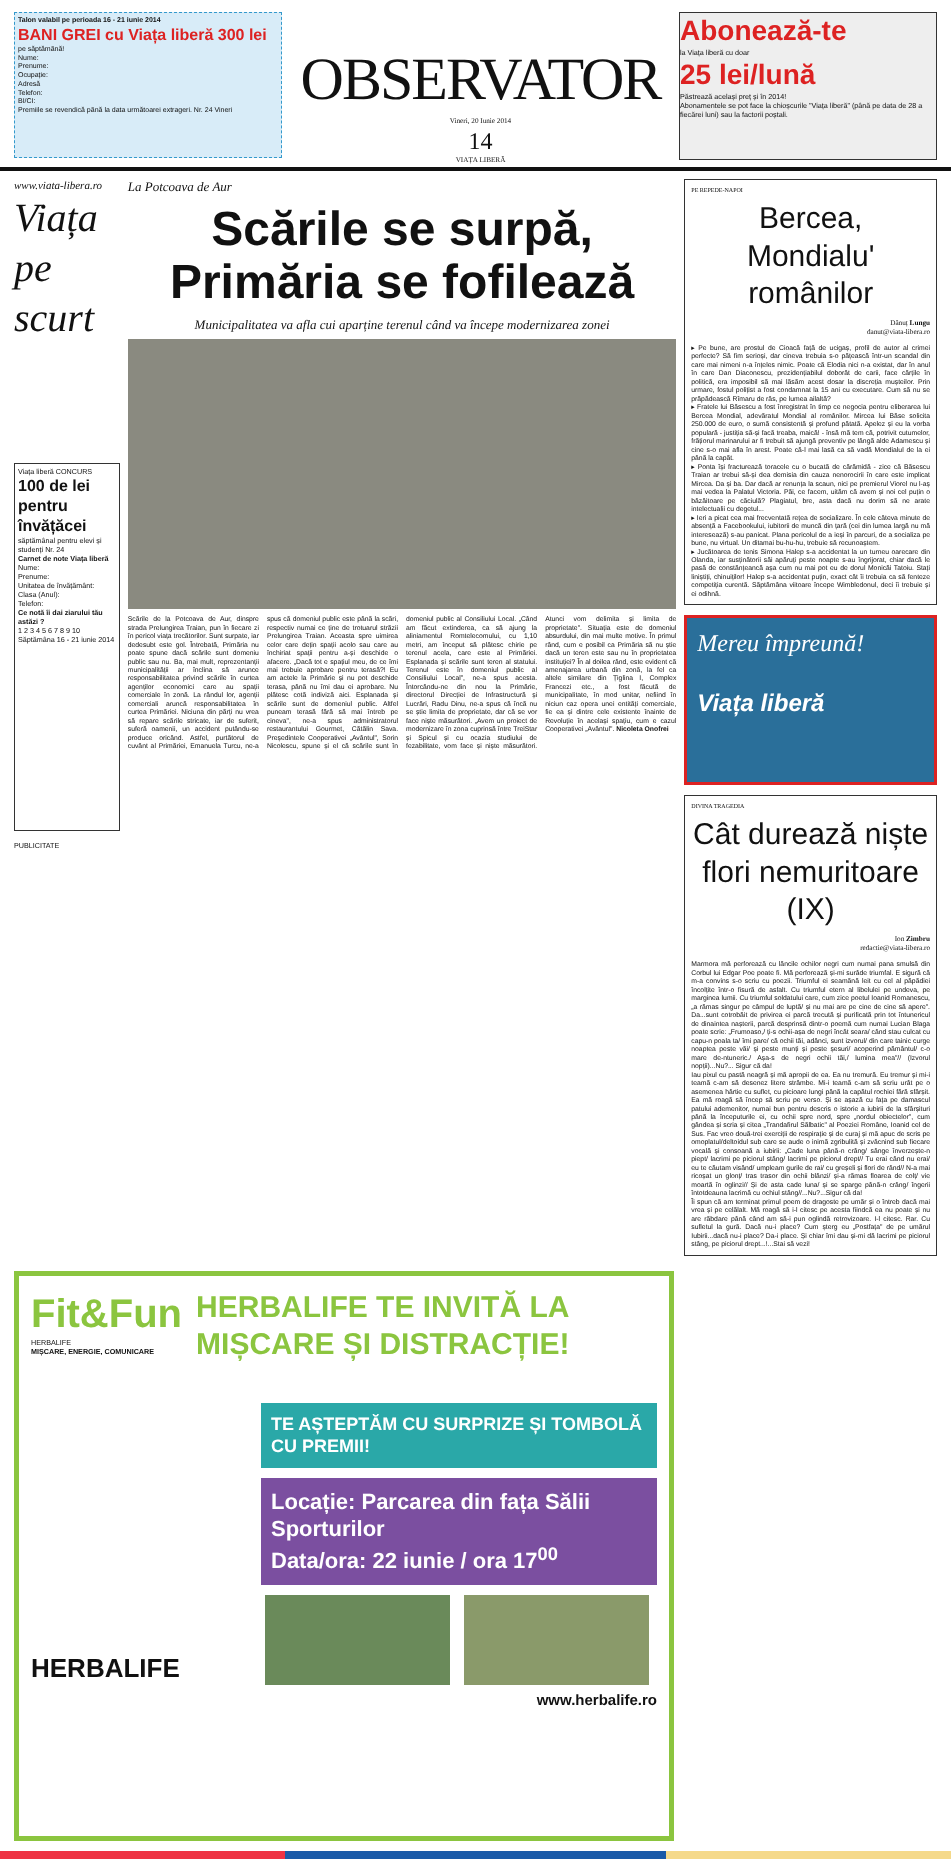Talon valabil pe perioada 16 - 21 iunie 2014
BANI GREI cu Viața liberă 300 lei
pe săptămână!
Nume:
Prenume:
Ocupație:
Adresă
Telefon:
BI/CI:
Premiile se revendică până la data următoarei extrageri. Nr. 24 Vineri
OBSERVATOR
Vineri, 20 Iunie 2014
14
VIAȚA LIBERĂ
Abonează-te
la Viața liberă cu doar
25 lei/lună
Păstrează același preț și în 2014!
Abonamentele se pot face la chioșcurile "Viața liberă" (până pe data de 28 a fiecărei luni) sau la factorii poștali.
www.viata-libera.ro
Viața pe scurt
Viața liberă CONCURS
100 de lei pentru învățăcei
săptămânal pentru elevi și studenți Nr. 24
Carnet de note Viața liberă
Nume:
Prenume:
Unitatea de învățământ:
Clasa (Anul):
Telefon:
Ce notă îi dai ziarului tău astăzi ?
1 2 3 4 5 6 7 8 9 10
Săptămâna 16 - 21 iunie 2014
PUBLICITATE
La Potcoava de Aur
Scările se surpă, Primăria se fofilează
Municipalitatea va afla cui aparține terenul când va începe modernizarea zonei
Scările de la Potcoava de Aur, dinspre strada Prelungirea Traian, pun în fiecare zi în pericol viața trecătorilor. Sunt surpate, iar dedesubt este gol. Întrebată, Primăria nu poate spune dacă scările sunt domeniu public sau nu. Ba, mai mult, reprezentanții municipalității ar înclina să arunce responsabilitatea privind scările în curtea agenților economici care au spații comerciale în zonă. La rândul lor, agenții comerciali aruncă responsabilitatea în curtea Primăriei. Niciuna din părți nu vrea să repare scările stricate, iar de suferit, suferă oamenii, un accident putându-se produce oricând. Astfel, purtătorul de cuvânt al Primăriei, Emanuela Turcu, ne-a spus că domeniul public este până la scări, respectiv numai ce ține de trotuarul străzii Prelungirea Traian. Aceasta spre uimirea celor care dețin spații acolo sau care au închiriat spații pentru a-și deschide o afacere. „Dacă tot e spațiul meu, de ce îmi mai trebuie aprobare pentru terasă?! Eu am actele la Primărie și nu pot deschide terasa, până nu îmi dau ei aprobare. Nu plătesc cotă indiviză aici. Esplanada și scările sunt de domeniul public. Altfel puneam terasă fără să mai întreb pe cineva", ne-a spus administratorul restaurantului Gourmet, Cătălin Sava. Președintele Cooperativei „Avântul", Sorin Nicolescu, spune și el că scările sunt în domeniul public al Consiliului Local. „Când am făcut extinderea, ca să ajung la aliniamentul Romtelecomului, cu 1,10 metri, am început să plătesc chirie pe terenul acela, care este al Primăriei. Esplanada și scările sunt teren al statului. Terenul este în domeniul public al Consiliului Local", ne-a spus acesta. Întorcându-ne din nou la Primărie, directorul Direcției de Infrastructură și Lucrări, Radu Dinu, ne-a spus că încă nu se știe limita de proprietate, dar că se vor face niște măsurători. „Avem un proiect de modernizare în zona cuprinsă între TreiStar și Spicul și cu ocazia studiului de fezabilitate, vom face și niște măsurători. Atunci vom delimita și limita de proprietate". Situația este de domeniul absurdului, din mai multe motive. În primul rând, cum e posibil ca Primăria să nu știe dacă un teren este sau nu în proprietatea instituției? În al doilea rând, este evident că amenajarea urbană din zonă, la fel ca altele similare din Țiglina I, Complex Francezi etc., a fost făcută de municipalitate, în mod unitar, nefiind în niciun caz opera unei entități comerciale, fie ea și dintre cele existente înainte de Revoluție în același spațiu, cum e cazul Cooperativei „Avântul". Nicoleta Onofrei
PE REPEDE-NAPOI
Bercea, Mondialu' românilor
Dănuț Lungu
danut@viata-libera.ro
▸ Pe bune, are prostul de Cioacă față de ucigaș, profil de autor al crimei perfecte? Să fim serioși, dar cineva trebuia s-o pățească într-un scandal din care mai nimeni n-a înțeles nimic. Poate că Elodia nici n-a existat, dar în anul în care Dan Diaconescu, prezidențiabilul doborât de carii, face cărțile în politică, era imposibil să mai lăsăm acest dosar la discreția mușteilor. Prin urmare, fostul polițist a fost condamnat la 15 ani cu executare. Cum să nu se prăpădească Rîmaru de râs, pe lumea ailaltă?
▸ Fratele lui Băsescu a fost înregistrat în timp ce negocia pentru eliberarea lui Bercea Mondial, adevăratul Mondial al românilor. Mircea lui Băse solicita 250.000 de euro, o sumă consistentă și profund pătată. Apelez și eu la vorba populară - justiția să-și facă treaba, maică! - însă mă tem că, potrivit cutumelor, frățiorul marinarului ar fi trebuit să ajungă preventiv pe lângă alde Adamescu și cine s-o mai afla în arest. Poate că-l mai lasă ca să vadă Mondialul de la ei până la capăt.
▸ Ponta își fracturează toracele cu o bucată de cărămidă - zice că Băsescu Traian ar trebui să-și dea demisia din cauza nenorocirii în care este implicat Mircea. Da și ba. Dar dacă ar renunța la scaun, nici pe premierul Viorel nu l-aș mai vedea la Palatul Victoria. Păi, ce facem, uităm că avem și noi cel puțin o bâzâitoare pe căciulă? Plagiatul, bre, asta dacă nu dorim să ne arate intelectualii cu degetul...
▸ Ieri a picat cea mai frecventată rețea de socializare. În cele câteva minute de absență a Facebookului, iubitorii de muncă din țară (cei din lumea largă nu mă interesează) s-au panicat. Plana pericolul de a ieși în parcuri, de a socializa pe bune, nu virtual. Un ditamai bu-hu-hu, trebuie să recunoaștem.
▸ Jucătoarea de tenis Simona Halep s-a accidentat la un turneu oarecare din Olanda, iar susținătorii săi apăruți peste noapte s-au îngrijorat, chiar dacă le pasă de constănțeancă așa cum nu mai pot eu de dorul Monicăi Tatoiu. Stați liniștiți, chinuiților! Halep s-a accidentat puțin, exact cât îi trebuia ca să fenteze competiția curentă. Săptămâna viitoare începe Wimbledonul, deci îi trebuie și ei odihnă.
Mereu împreună!
Viața liberă
DIVINA TRAGEDIA
Cât durează niște flori nemuritoare (IX)
Ion Zimbru
redactie@viata-libera.ro
Marmora mă perforează cu lăncile ochilor negri cum numai pana smulsă din Corbul lui Edgar Poe poate fi. Mă perforează și-mi surâde triumfal. E sigură că m-a convins s-o scriu cu poezii. Triumful ei seamănă leit cu cel al păpădiei încolțite într-o fisură de asfalt. Cu triumful etern al libelulei pe undeva, pe marginea lumii. Cu triumful soldatului care, cum zice poetul Ioanid Romanescu, „a rămas singur pe câmpul de luptă/ și nu mai are pe cine de cine să apere". Da...sunt cotrobăit de privirea ei parcă trecută și purificată prin tot întunericul de dinaintea nașterii, parcă desprinsă dintr-o poemă cum numai Lucian Blaga poate scrie: „Frumoaso,/ ți-s ochii-așa de negri încât seara/ când stau culcat cu capu-n poala ta/ îmi pare/ că ochii tăi, adânci, sunt izvorul/ din care tainic curge noaptea peste văi/ și peste munți și peste șesuri/ acoperind pământul/ c-o mare de-ntuneric./ Așa-s de negri ochii tăi,/ lumina mea"// (Izvorul nopții)...Nu?... Sigur că da!
Iau pixul cu pastă neagră și mă apropii de ea. Ea nu tremură. Eu tremur și mi-i teamă c-am să desenez litere strâmbe. Mi-i teamă c-am să scriu urât pe o asemenea hârtie cu suflet, cu picioare lungi până la capătul rochiei fără sfârșit. Ea mă roagă să încep să scriu pe verso. Și se așază cu fața pe damascul patului ademenitor, numai bun pentru descris o istorie a iubirii de la sfârșituri până la începuturile ei, cu ochii spre nord, spre „nordul obiectelor", cum gândea și scria și citea „Trandafirul Sălbatic" al Poeziei Române, Ioanid cel de Sus. Fac vreo două-trei exerciții de respirație și de curaj și mă apuc de scris pe omoplatul/deltoidul sub care se aude o inimă zgribulită și zvâcnind sub fiecare vocală și consoană a iubirii: „Cade luna până-n crâng/ sânge înverzește-n piept/ lacrimi pe piciorul stâng/ lacrimi pe piciorul drept// Tu erai când nu erai/ eu te căutam visând/ umpleam gurile de rai/ cu greșeli și flori de rând// N-a mai ricoșat un glonț/ tras trasor din ochii blânzi/ și-a rămas floarea de colț/ vie moartă în oglinzi// Și de asta cade luna/ și se sparge până-n crâng/ îngerii întotdeauna lacrimă cu ochiul stâng//...Nu?...Sigur că da!
Îi spun că am terminat primul poem de dragoste pe umăr și o întreb dacă mai vrea și pe celălalt. Mă roagă să i-l citesc pe acesta fiindcă ea nu poate și nu are răbdare până când am să-i pun oglindă retrovizoare. I-l citesc. Rar. Cu sufletul la gură. Dacă nu-i place? Cum șterg eu „Postfața" de pe umărul Iubirii...dacă nu-i place? Da-i place. Și chiar îmi dau și-mi dă lacrimi pe piciorul stâng, pe piciorul drept...!...Stai să vezi!
Fit&Fun
HERBALIFE
MIȘCARE, ENERGIE, COMUNICARE
HERBALIFE TE INVITĂ LA MIȘCARE ȘI DISTRACȚIE!
TE AȘTEPTĂM CU SURPRIZE ȘI TOMBOLĂ CU PREMII!
Locație: Parcarea din fața Sălii Sporturilor
Data/ora: 22 iunie / ora 17<sup>00</sup>
HERBALIFE
www.herbalife.ro